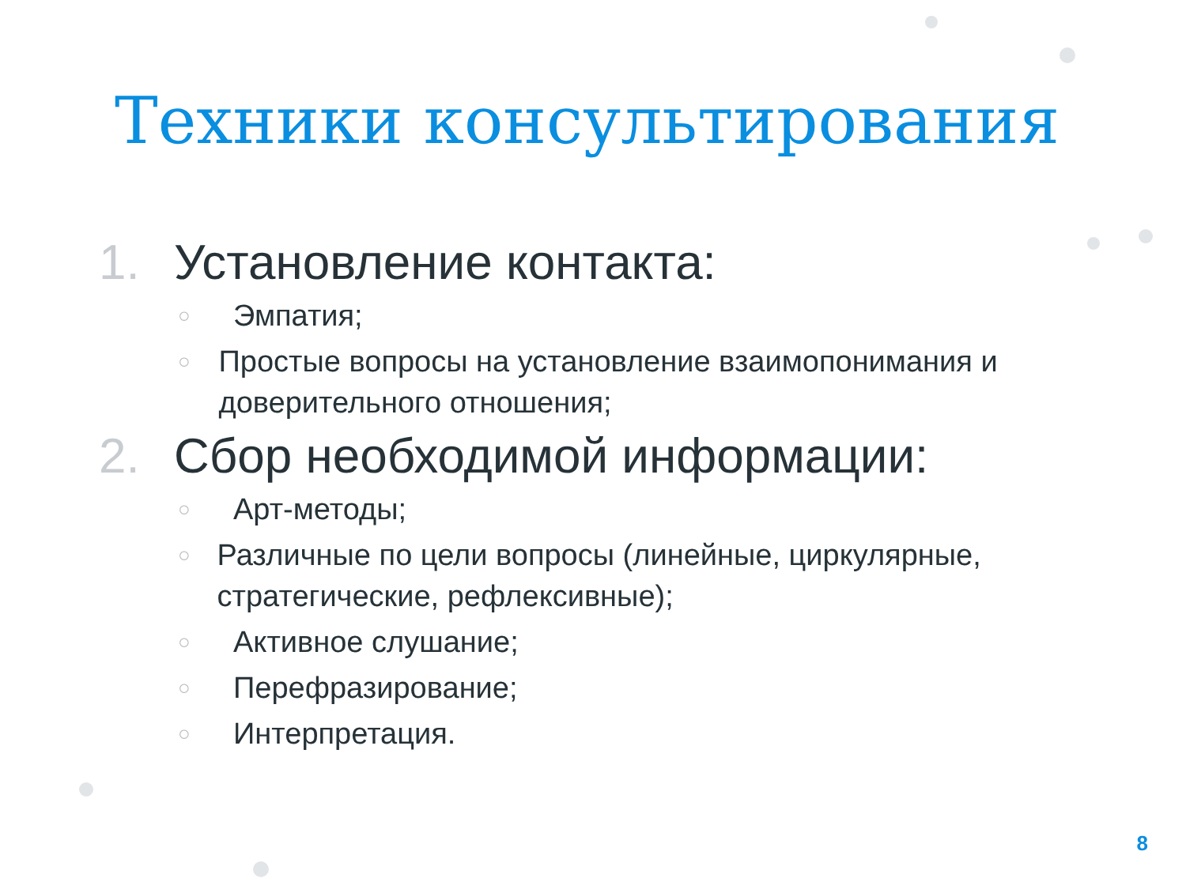Техники консультирования
1. Установление контакта:
○ Эмпатия;
○ Простые вопросы на установление взаимопонимания и доверительного отношения;
2. Сбор необходимой информации:
○ Арт-методы;
○ Различные по цели вопросы (линейные, циркулярные, стратегические, рефлексивные);
○ Активное слушание;
○ Перефразирование;
○ Интерпретация.
8